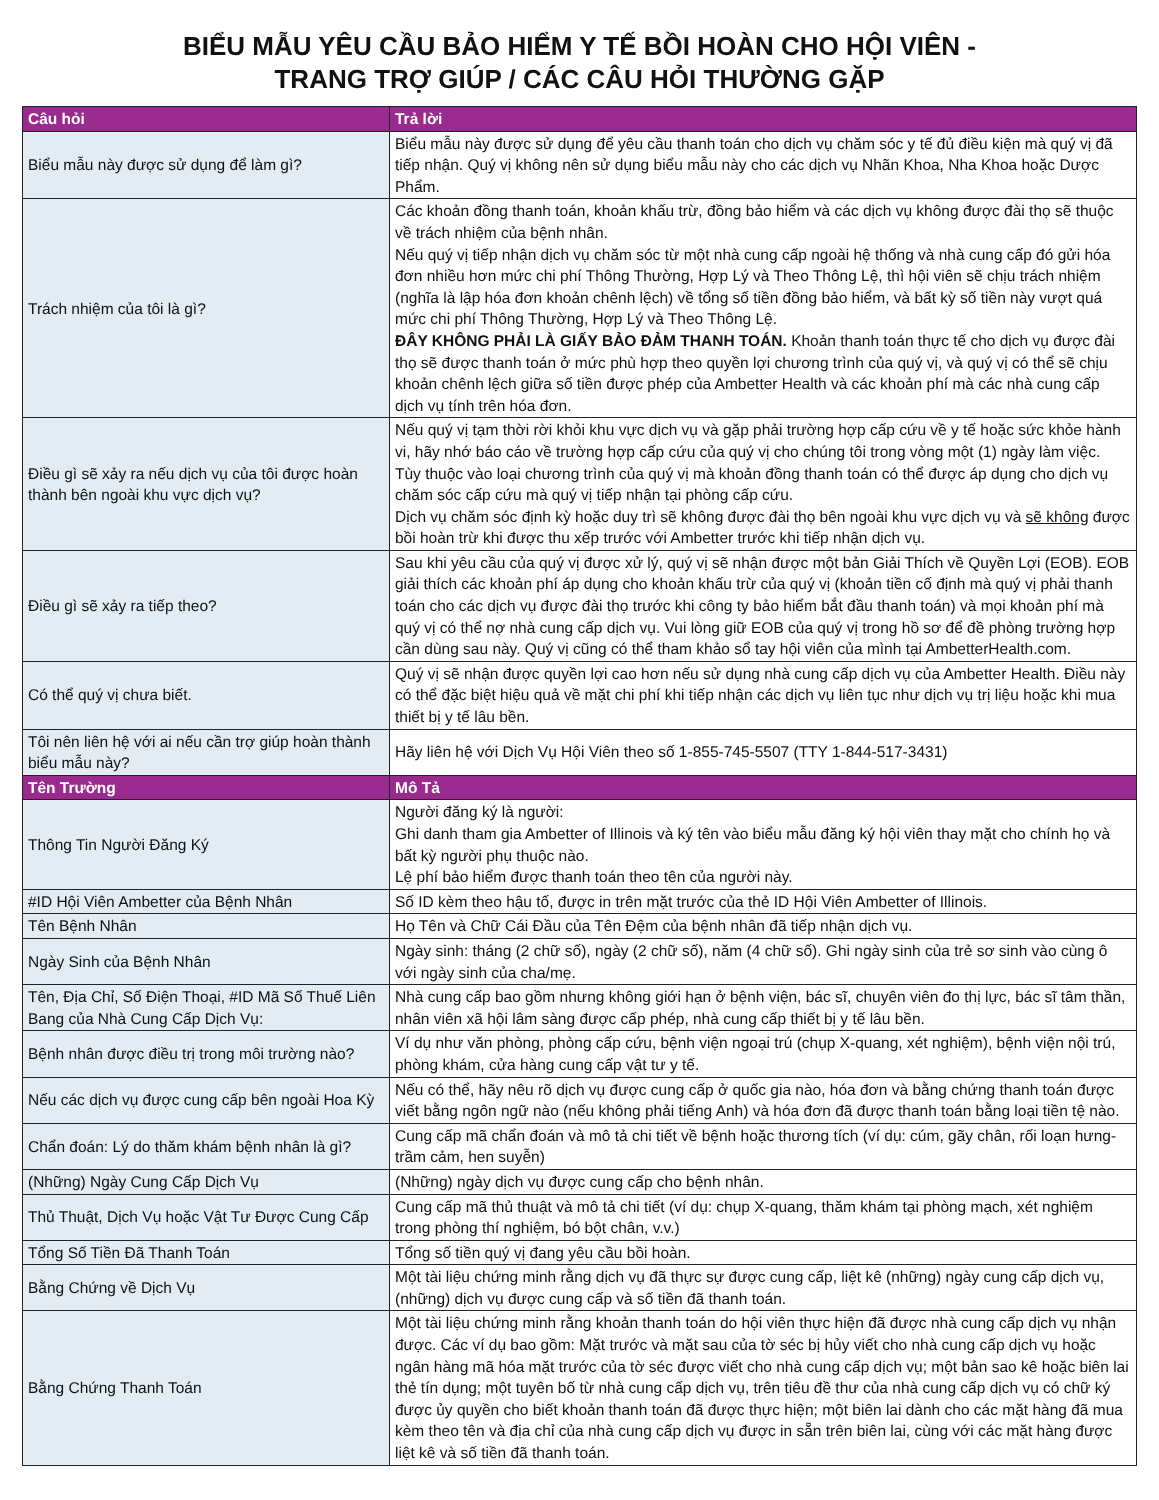BIỂU MẪU YÊU CẦU BẢO HIỂM Y TẾ BỒI HOÀN CHO HỘI VIÊN -
TRANG TRỢ GIÚP / CÁC CÂU HỎI THƯỜNG GẶP
| Câu hỏi | Trả lời |
| --- | --- |
| Biểu mẫu này được sử dụng để làm gì? | Biểu mẫu này được sử dụng để yêu cầu thanh toán cho dịch vụ chăm sóc y tế đủ điều kiện mà quý vị đã tiếp nhận. Quý vị không nên sử dụng biểu mẫu này cho các dịch vụ Nhãn Khoa, Nha Khoa hoặc Dược Phẩm. |
| Trách nhiệm của tôi là gì? | Các khoản đồng thanh toán, khoản khấu trừ, đồng bảo hiểm và các dịch vụ không được đài thọ sẽ thuộc về trách nhiệm của bệnh nhân. Nếu quý vị tiếp nhận dịch vụ chăm sóc từ một nhà cung cấp ngoài hệ thống và nhà cung cấp đó gửi hóa đơn nhiều hơn mức chi phí Thông Thường, Hợp Lý và Theo Thông Lệ, thì hội viên sẽ chịu trách nhiệm (nghĩa là lập hóa đơn khoản chênh lệch) về tổng số tiền đồng bảo hiểm, và bất kỳ số tiền này vượt quá mức chi phí Thông Thường, Hợp Lý và Theo Thông Lệ. ĐÂY KHÔNG PHẢI LÀ GIẤY BẢO ĐẢM THANH TOÁN. Khoản thanh toán thực tế cho dịch vụ được đài thọ sẽ được thanh toán ở mức phù hợp theo quyền lợi chương trình của quý vị, và quý vị có thể sẽ chịu khoản chênh lệch giữa số tiền được phép của Ambetter Health và các khoản phí mà các nhà cung cấp dịch vụ tính trên hóa đơn. |
| Điều gì sẽ xảy ra nếu dịch vụ của tôi được hoàn thành bên ngoài khu vực dịch vụ? | Nếu quý vị tạm thời rời khỏi khu vực dịch vụ và gặp phải trường hợp cấp cứu về y tế hoặc sức khỏe hành vi, hãy nhớ báo cáo về trường hợp cấp cứu của quý vị cho chúng tôi trong vòng một (1) ngày làm việc. Tùy thuộc vào loại chương trình của quý vị mà khoản đồng thanh toán có thể được áp dụng cho dịch vụ chăm sóc cấp cứu mà quý vị tiếp nhận tại phòng cấp cứu. Dịch vụ chăm sóc định kỳ hoặc duy trì sẽ không được đài thọ bên ngoài khu vực dịch vụ và sẽ không được bồi hoàn trừ khi được thu xếp trước với Ambetter trước khi tiếp nhận dịch vụ. |
| Điều gì sẽ xảy ra tiếp theo? | Sau khi yêu cầu của quý vị được xử lý, quý vị sẽ nhận được một bản Giải Thích về Quyền Lợi (EOB). EOB giải thích các khoản phí áp dụng cho khoản khấu trừ của quý vị (khoản tiền cố định mà quý vị phải thanh toán cho các dịch vụ được đài thọ trước khi công ty bảo hiểm bắt đầu thanh toán) và mọi khoản phí mà quý vị có thể nợ nhà cung cấp dịch vụ. Vui lòng giữ EOB của quý vị trong hồ sơ để đề phòng trường hợp cần dùng sau này. Quý vị cũng có thể tham khảo sổ tay hội viên của mình tại AmbetterHealth.com. |
| Có thể quý vị chưa biết. | Quý vị sẽ nhận được quyền lợi cao hơn nếu sử dụng nhà cung cấp dịch vụ của Ambetter Health. Điều này có thể đặc biệt hiệu quả về mặt chi phí khi tiếp nhận các dịch vụ liên tục như dịch vụ trị liệu hoặc khi mua thiết bị y tế lâu bền. |
| Tôi nên liên hệ với ai nếu cần trợ giúp hoàn thành biểu mẫu này? | Hãy liên hệ với Dịch Vụ Hội Viên theo số 1-855-745-5507 (TTY 1-844-517-3431) |
| Tên Trường | Mô Tả |
| Thông Tin Người Đăng Ký | Người đăng ký là người: Ghi danh tham gia Ambetter of Illinois và ký tên vào biểu mẫu đăng ký hội viên thay mặt cho chính họ và bất kỳ người phụ thuộc nào. Lệ phí bảo hiểm được thanh toán theo tên của người này. |
| #ID Hội Viên Ambetter của Bệnh Nhân | Số ID kèm theo hậu tố, được in trên mặt trước của thẻ ID Hội Viên Ambetter of Illinois. |
| Tên Bệnh Nhân | Họ Tên và Chữ Cái Đầu của Tên Đệm của bệnh nhân đã tiếp nhận dịch vụ. |
| Ngày Sinh của Bệnh Nhân | Ngày sinh: tháng (2 chữ số), ngày (2 chữ số), năm (4 chữ số). Ghi ngày sinh của trẻ sơ sinh vào cùng ô với ngày sinh của cha/mẹ. |
| Tên, Địa Chỉ, Số Điện Thoại, #ID Mã Số Thuế Liên Bang của Nhà Cung Cấp Dịch Vụ: | Nhà cung cấp bao gồm nhưng không giới hạn ở bệnh viện, bác sĩ, chuyên viên đo thị lực, bác sĩ tâm thần, nhân viên xã hội lâm sàng được cấp phép, nhà cung cấp thiết bị y tế lâu bền. |
| Bệnh nhân được điều trị trong môi trường nào? | Ví dụ như văn phòng, phòng cấp cứu, bệnh viện ngoại trú (chụp X-quang, xét nghiệm), bệnh viện nội trú, phòng khám, cửa hàng cung cấp vật tư y tế. |
| Nếu các dịch vụ được cung cấp bên ngoài Hoa Kỳ | Nếu có thể, hãy nêu rõ dịch vụ được cung cấp ở quốc gia nào, hóa đơn và bằng chứng thanh toán được viết bằng ngôn ngữ nào (nếu không phải tiếng Anh) và hóa đơn đã được thanh toán bằng loại tiền tệ nào. |
| Chẩn đoán: Lý do thăm khám bệnh nhân là gì? | Cung cấp mã chẩn đoán và mô tả chi tiết về bệnh hoặc thương tích (ví dụ: cúm, gãy chân, rối loạn hưng-trầm cảm, hen suyễn) |
| (Những) Ngày Cung Cấp Dịch Vụ | (Những) ngày dịch vụ được cung cấp cho bệnh nhân. |
| Thủ Thuật, Dịch Vụ hoặc Vật Tư Được Cung Cấp | Cung cấp mã thủ thuật và mô tả chi tiết (ví dụ: chụp X-quang, thăm khám tại phòng mạch, xét nghiệm trong phòng thí nghiệm, bó bột chân, v.v.) |
| Tổng Số Tiền Đã Thanh Toán | Tổng số tiền quý vị đang yêu cầu bồi hoàn. |
| Bằng Chứng về Dịch Vụ | Một tài liệu chứng minh rằng dịch vụ đã thực sự được cung cấp, liệt kê (những) ngày cung cấp dịch vụ, (những) dịch vụ được cung cấp và số tiền đã thanh toán. |
| Bằng Chứng Thanh Toán | Một tài liệu chứng minh rằng khoản thanh toán do hội viên thực hiện đã được nhà cung cấp dịch vụ nhận được. Các ví dụ bao gồm: Mặt trước và mặt sau của tờ séc bị hủy viết cho nhà cung cấp dịch vụ hoặc ngân hàng mã hóa mặt trước của tờ séc được viết cho nhà cung cấp dịch vụ; một bản sao kê hoặc biên lai thẻ tín dụng; một tuyên bố từ nhà cung cấp dịch vụ, trên tiêu đề thư của nhà cung cấp dịch vụ có chữ ký được ủy quyền cho biết khoản thanh toán đã được thực hiện; một biên lai dành cho các mặt hàng đã mua kèm theo tên và địa chỉ của nhà cung cấp dịch vụ được in sẵn trên biên lai, cùng với các mặt hàng được liệt kê và số tiền đã thanh toán. |